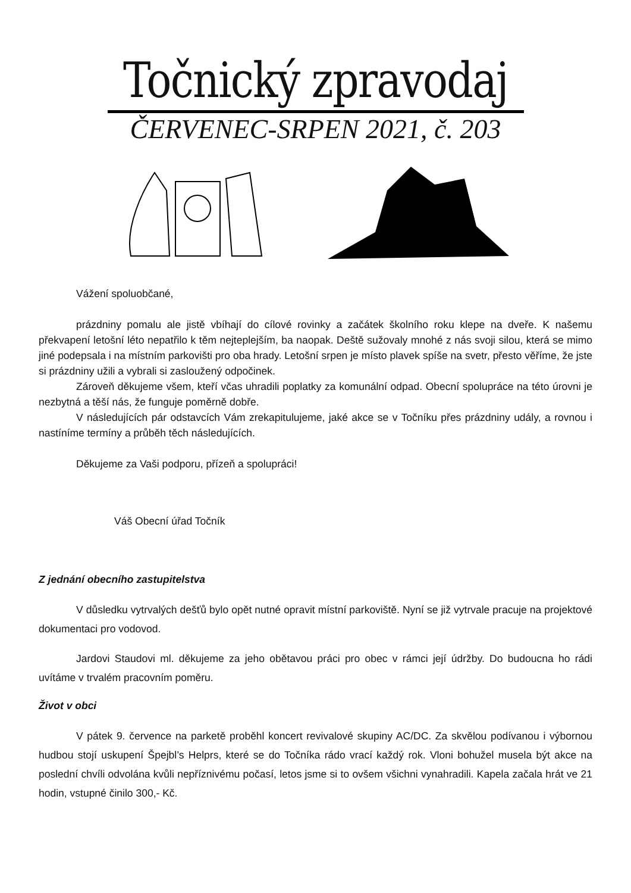Točnický zpravodaj
ČERVENEC-SRPEN 2021, č. 203
Vážení spoluobčané,
prázdniny pomalu ale jistě vbíhají do cílové rovinky a začátek školního roku klepe na dveře. K našemu překvapení letošní léto nepatřilo k těm nejteplejším, ba naopak. Deště sužovaly mnohé z nás svoji silou, která se mimo jiné podepsala i na místním parkovišti pro oba hrady. Letošní srpen je místo plavek spíše na svetr, přesto věříme, že jste si prázdniny užili a vybrali si zasloužený odpočinek.
Zároveň děkujeme všem, kteří včas uhradili poplatky za komunální odpad. Obecní spolupráce na této úrovni je nezbytná a těší nás, že funguje poměrně dobře.
V následujících pár odstavcích Vám zrekapitulujeme, jaké akce se v Točníku přes prázdniny udály, a rovnou i nastíníme termíny a průběh těch následujících.
Děkujeme za Vaši podporu, přízeň a spolupráci!
Váš Obecní úřad Točník
Z jednání obecního zastupitelstva
V důsledku vytrvalých dešťů bylo opět nutné opravit místní parkoviště. Nyní se již vytrvale pracuje na projektové dokumentaci pro vodovod.
Jardovi Staudovi ml. děkujeme za jeho obětavou práci pro obec v rámci její údržby. Do budoucna ho rádi uvítáme v trvalém pracovním poměru.
Život v obci
V pátek 9. července na parketě proběhl koncert revivalové skupiny AC/DC. Za skvělou podívanou i výbornou hudbou stojí uskupení Špejbl’s Helprs, které se do Točníka rádo vrací každý rok. Vloni bohužel musela být akce na poslední chvíli odvolána kvůli nepříznivému počasí, letos jsme si to ovšem všichni vynahradili. Kapela začala hrát ve 21 hodin, vstupné činilo 300,- Kč.